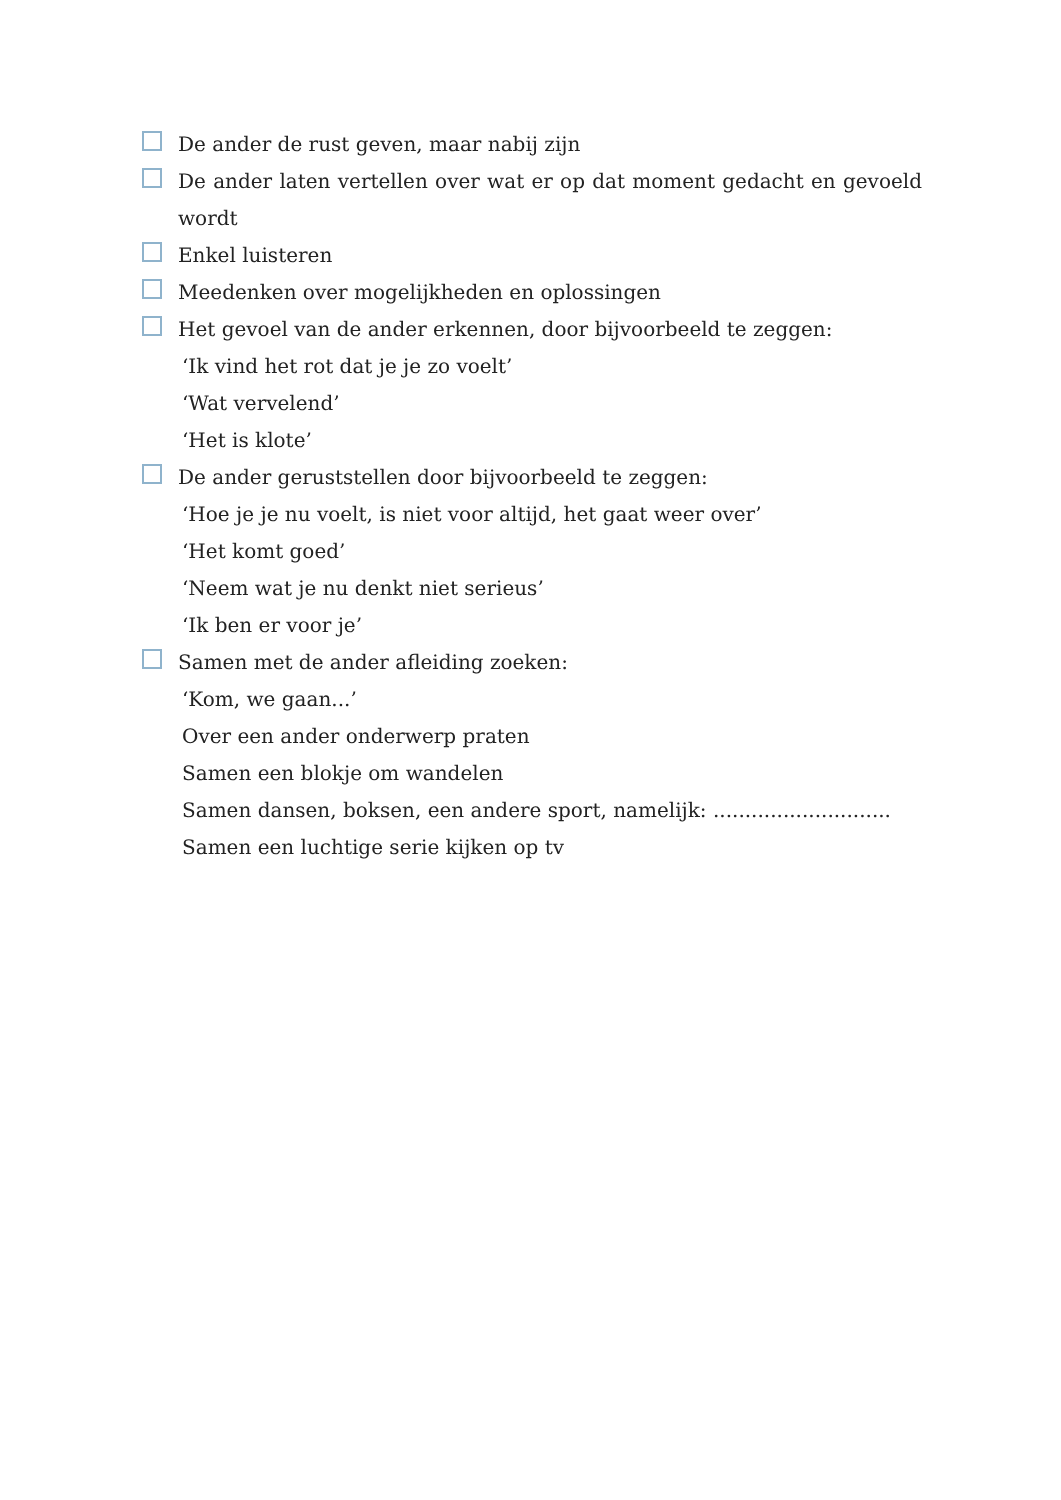De ander de rust geven, maar nabij zijn
De ander laten vertellen over wat er op dat moment gedacht en gevoeld wordt
Enkel luisteren
Meedenken over mogelijkheden en oplossingen
Het gevoel van de ander erkennen, door bijvoorbeeld te zeggen:
‘Ik vind het rot dat je je zo voelt’
‘Wat vervelend’
‘Het is klote’
De ander geruststellen door bijvoorbeeld te zeggen:
‘Hoe je je nu voelt, is niet voor altijd, het gaat weer over’
‘Het komt goed’
‘Neem wat je nu denkt niet serieus’
‘Ik ben er voor je’
Samen met de ander afleiding zoeken:
‘Kom, we gaan...’
Over een ander onderwerp praten
Samen een blokje om wandelen
Samen dansen, boksen, een andere sport, namelijk: ............................
Samen een luchtige serie kijken op tv